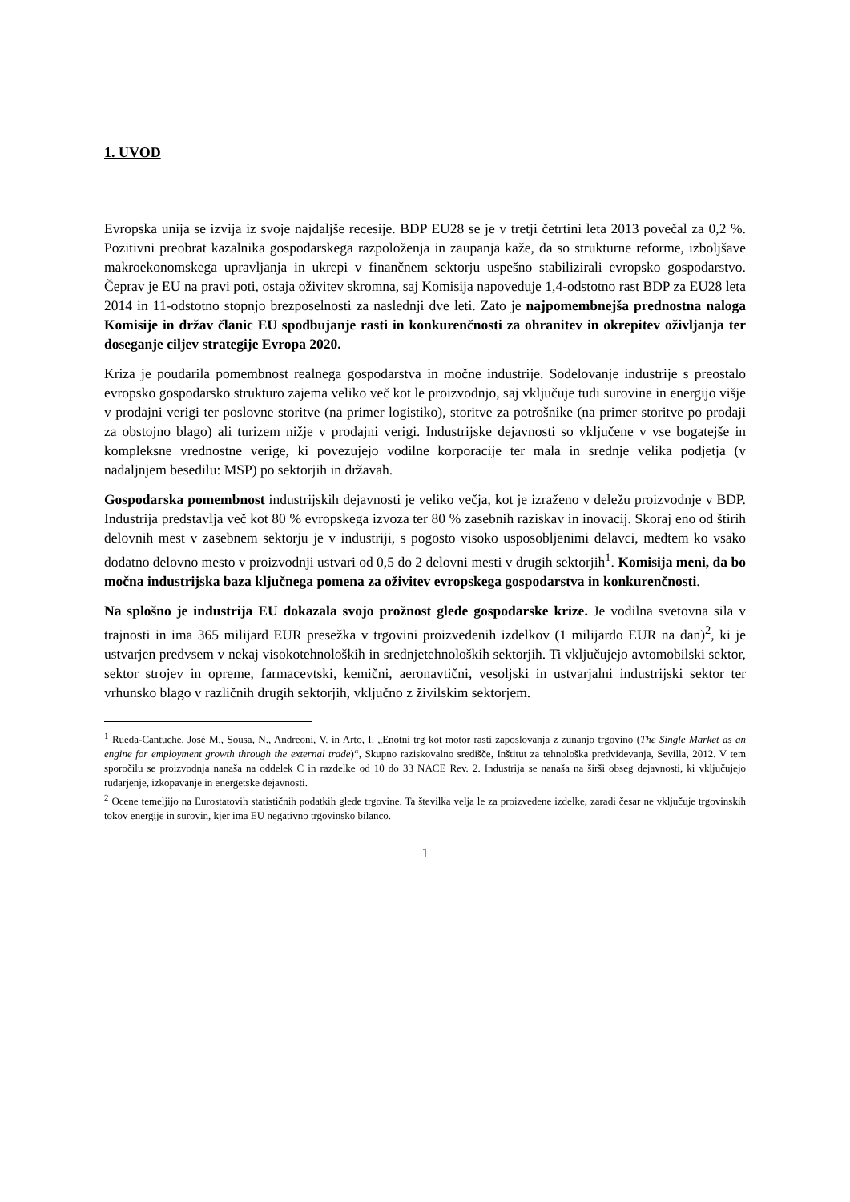1. UVOD
Evropska unija se izvija iz svoje najdaljše recesije. BDP EU28 se je v tretji četrtini leta 2013 povečal za 0,2 %. Pozitivni preobrat kazalnika gospodarskega razpoloženja in zaupanja kaže, da so strukturne reforme, izboljšave makroekonomskega upravljanja in ukrepi v finančnem sektorju uspešno stabilizirali evropsko gospodarstvo. Čeprav je EU na pravi poti, ostaja oživitev skromna, saj Komisija napoveduje 1,4-odstotno rast BDP za EU28 leta 2014 in 11-odstotno stopnjo brezposelnosti za naslednji dve leti. Zato je najpomembnejša prednostna naloga Komisije in držav članic EU spodbujanje rasti in konkurenčnosti za ohranitev in okrepitev oživljanja ter doseganje ciljev strategije Evropa 2020.
Kriza je poudarila pomembnost realnega gospodarstva in močne industrije. Sodelovanje industrije s preostalo evropsko gospodarsko strukturo zajema veliko več kot le proizvodnjo, saj vključuje tudi surovine in energijo višje v prodajni verigi ter poslovne storitve (na primer logistiko), storitve za potrošnike (na primer storitve po prodaji za obstojno blago) ali turizem nižje v prodajni verigi. Industrijske dejavnosti so vključene v vse bogatejše in kompleksne vrednostne verige, ki povezujejo vodilne korporacije ter mala in srednje velika podjetja (v nadaljnjem besedilu: MSP) po sektorjih in državah.
Gospodarska pomembnost industrijskih dejavnosti je veliko večja, kot je izraženo v deležu proizvodnje v BDP. Industrija predstavlja več kot 80 % evropskega izvoza ter 80 % zasebnih raziskav in inovacij. Skoraj eno od štirih delovnih mest v zasebnem sektorju je v industriji, s pogosto visoko usposobljenimi delavci, medtem ko vsako dodatno delovno mesto v proizvodnji ustvari od 0,5 do 2 delovni mesti v drugih sektorjih<sup>1</sup>. Komisija meni, da bo močna industrijska baza ključnega pomena za oživitev evropskega gospodarstva in konkurenčnosti.
Na splošno je industrija EU dokazala svojo prožnost glede gospodarske krize. Je vodilna svetovna sila v trajnosti in ima 365 milijard EUR presežka v trgovini proizvedenih izdelkov (1 milijardo EUR na dan)<sup>2</sup>, ki je ustvarjen predvsem v nekaj visokotehnoloških in srednjetehnoloških sektorjih. Ti vključujejo avtomobilski sektor, sektor strojev in opreme, farmacevtski, kemični, aeronavtični, vesoljski in ustvarjalni industrijski sektor ter vrhunsko blago v različnih drugih sektorjih, vključno z živilskim sektorjem.
<sup>1</sup> Rueda-Cantuche, José M., Sousa, N., Andreoni, V. in Arto, I. „Enotni trg kot motor rasti zaposlovanja z zunanjo trgovino (The Single Market as an engine for employment growth through the external trade)“, Skupno raziskovalno središče, Inštitut za tehnološka predvidevanja, Sevilla, 2012. V tem sporočilu se proizvodnja nanaša na oddelek C in razdelke od 10 do 33 NACE Rev. 2. Industrija se nanaša na širši obseg dejavnosti, ki vključujejo rudarjenje, izkopavanje in energetske dejavnosti.
<sup>2</sup> Ocene temeljijo na Eurostatovih statističnih podatkih glede trgovine. Ta številka velja le za proizvedene izdelke, zaradi česar ne vključuje trgovinskih tokov energije in surovin, kjer ima EU negativno trgovinsko bilanco.
1